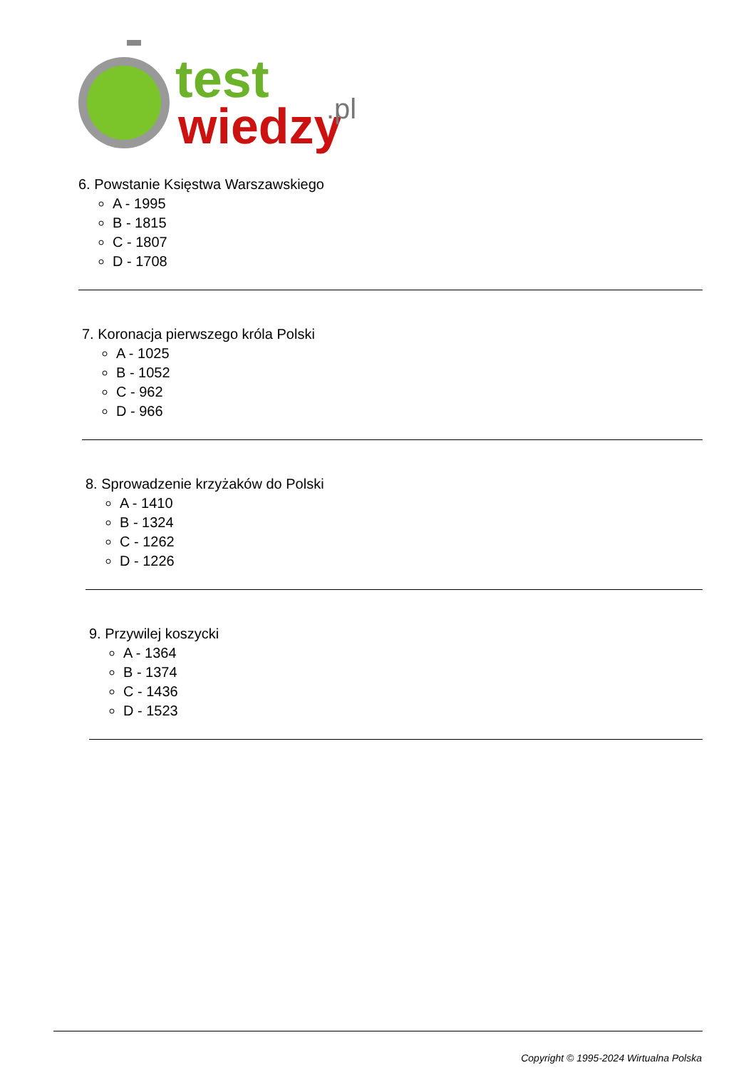test
wiedzy
.pl
6. Powstanie Księstwa Warszawskiego
A - 1995
B - 1815
C - 1807
D - 1708
7. Koronacja pierwszego króla Polski
A - 1025
B - 1052
C - 962
D - 966
8. Sprowadzenie krzyżaków do Polski
A - 1410
B - 1324
C - 1262
D - 1226
9. Przywilej koszycki
A - 1364
B - 1374
C - 1436
D - 1523
Copyright © 1995-2024 Wirtualna Polska